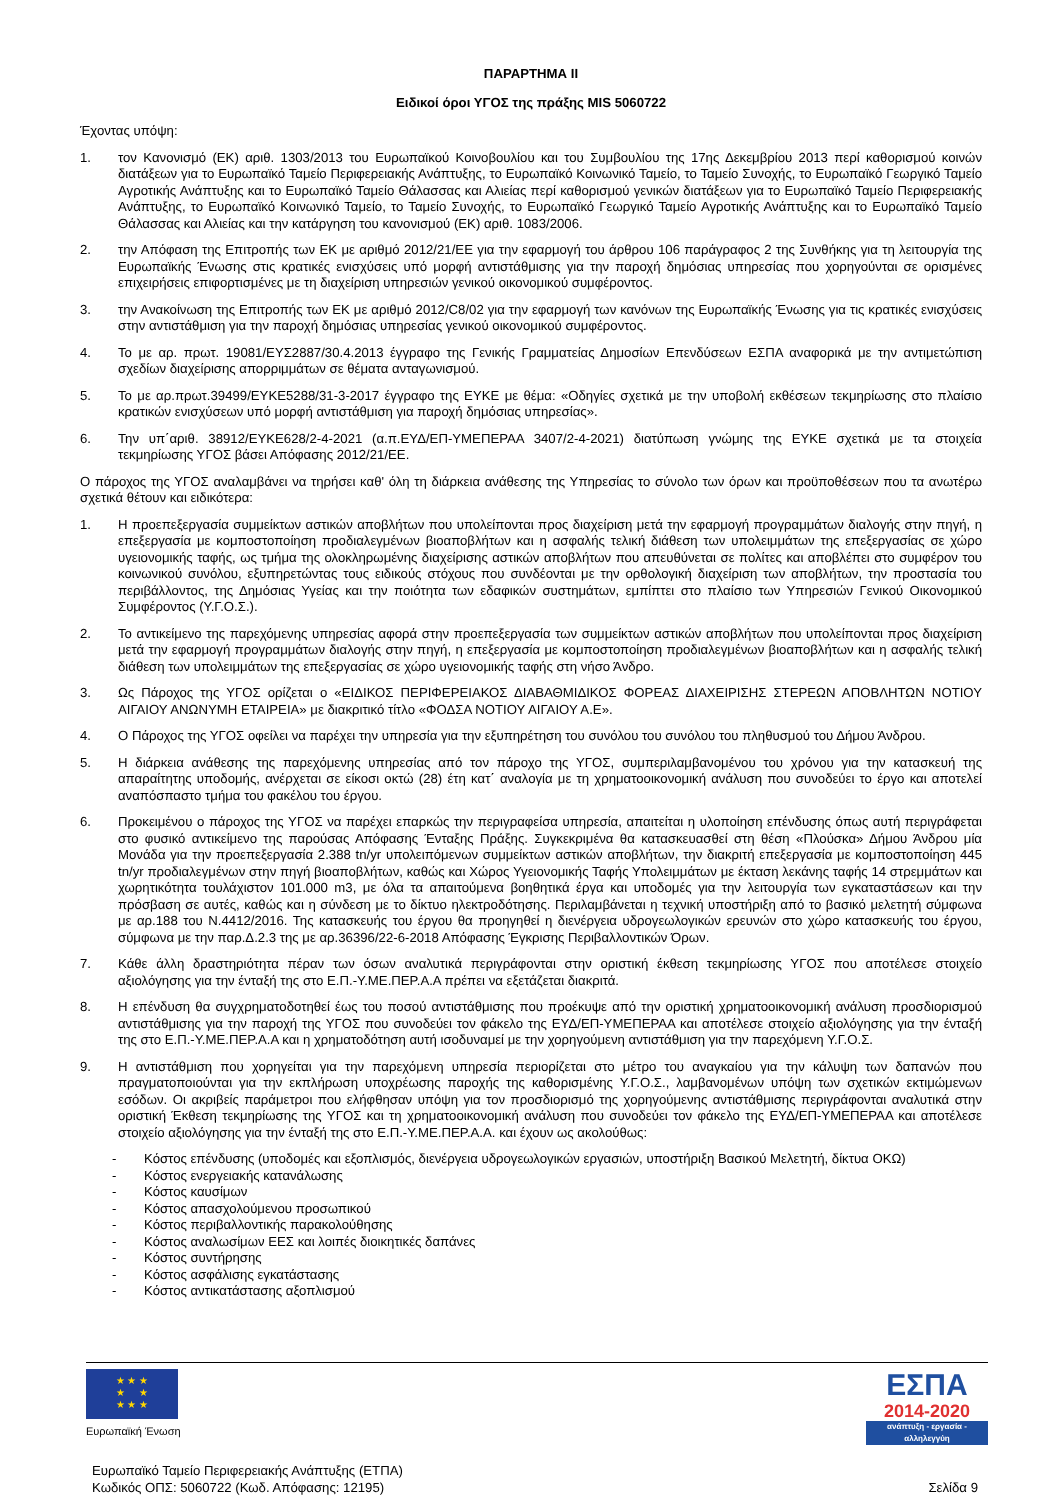ΠΑΡΑΡΤΗΜΑ ΙΙ
Ειδικοί όροι ΥΓΟΣ της πράξης MIS 5060722
Έχοντας υπόψη:
1. τον Κανονισμό (ΕΚ) αριθ. 1303/2013 του Ευρωπαϊκού Κοινοβουλίου και του Συμβουλίου της 17ης Δεκεμβρίου 2013 περί καθορισμού κοινών διατάξεων για το Ευρωπαϊκό Ταμείο Περιφερειακής Ανάπτυξης, το Ευρωπαϊκό Κοινωνικό Ταμείο, το Ταμείο Συνοχής, το Ευρωπαϊκό Γεωργικό Ταμείο Αγροτικής Ανάπτυξης και το Ευρωπαϊκό Ταμείο Θάλασσας και Αλιείας περί καθορισμού γενικών διατάξεων για το Ευρωπαϊκό Ταμείο Περιφερειακής Ανάπτυξης, το Ευρωπαϊκό Κοινωνικό Ταμείο, το Ταμείο Συνοχής, το Ευρωπαϊκό Γεωργικό Ταμείο Αγροτικής Ανάπτυξης και το Ευρωπαϊκό Ταμείο Θάλασσας και Αλιείας και την κατάργηση του κανονισμού (ΕΚ) αριθ. 1083/2006.
2. την Απόφαση της Επιτροπής των ΕΚ με αριθμό 2012/21/ΕΕ για την εφαρμογή του άρθρου 106 παράγραφος 2 της Συνθήκης για τη λειτουργία της Ευρωπαϊκής Ένωσης στις κρατικές ενισχύσεις υπό μορφή αντιστάθμισης για την παροχή δημόσιας υπηρεσίας που χορηγούνται σε ορισμένες επιχειρήσεις επιφορτισμένες με τη διαχείριση υπηρεσιών γενικού οικονομικού συμφέροντος.
3. την Ανακοίνωση της Επιτροπής των ΕΚ με αριθμό 2012/C8/02 για την εφαρμογή των κανόνων της Ευρωπαϊκής Ένωσης για τις κρατικές ενισχύσεις στην αντιστάθμιση για την παροχή δημόσιας υπηρεσίας γενικού οικονομικού συμφέροντος.
4. Το με αρ. πρωτ. 19081/ΕΥΣ2887/30.4.2013 έγγραφο της Γενικής Γραμματείας Δημοσίων Επενδύσεων ΕΣΠΑ αναφορικά με την αντιμετώπιση σχεδίων διαχείρισης απορριμμάτων σε θέματα ανταγωνισμού.
5. Το με αρ.πρωτ.39499/ΕΥΚΕ5288/31-3-2017 έγγραφο της ΕΥΚΕ με θέμα: «Οδηγίες σχετικά με την υποβολή εκθέσεων τεκμηρίωσης στο πλαίσιο κρατικών ενισχύσεων υπό μορφή αντιστάθμιση για παροχή δημόσιας υπηρεσίας».
6. Την υπ΄αριθ. 38912/ΕΥΚΕ628/2-4-2021 (α.π.ΕΥΔ/ΕΠ-ΥΜΕΠΕΡΑΑ 3407/2-4-2021) διατύπωση γνώμης της ΕΥΚΕ σχετικά με τα στοιχεία τεκμηρίωσης ΥΓΟΣ βάσει Απόφασης 2012/21/ΕΕ.
Ο πάροχος της ΥΓΟΣ αναλαμβάνει να τηρήσει καθ' όλη τη διάρκεια ανάθεσης της Υπηρεσίας το σύνολο των όρων και προϋποθέσεων που τα ανωτέρω σχετικά θέτουν και ειδικότερα:
1. Η προεπεξεργασία συμμείκτων αστικών αποβλήτων που υπολείπονται προς διαχείριση μετά την εφαρμογή προγραμμάτων διαλογής στην πηγή, η επεξεργασία με κομποστοποίηση προδιαλεγμένων βιοαποβλήτων και η ασφαλής τελική διάθεση των υπολειμμάτων της επεξεργασίας σε χώρο υγειονομικής ταφής, ως τμήμα της ολοκληρωμένης διαχείρισης αστικών αποβλήτων που απευθύνεται σε πολίτες και αποβλέπει στο συμφέρον του κοινωνικού συνόλου, εξυπηρετώντας τους ειδικούς στόχους που συνδέονται με την ορθολογική διαχείριση των αποβλήτων, την προστασία του περιβάλλοντος, της Δημόσιας Υγείας και την ποιότητα των εδαφικών συστημάτων, εμπίπτει στο πλαίσιο των Υπηρεσιών Γενικού Οικονομικού Συμφέροντος (Υ.Γ.Ο.Σ.).
2. Το αντικείμενο της παρεχόμενης υπηρεσίας αφορά στην προεπεξεργασία των συμμείκτων αστικών αποβλήτων που υπολείπονται προς διαχείριση μετά την εφαρμογή προγραμμάτων διαλογής στην πηγή, η επεξεργασία με κομποστοποίηση προδιαλεγμένων βιοαποβλήτων και η ασφαλής τελική διάθεση των υπολειμμάτων της επεξεργασίας σε χώρο υγειονομικής ταφής στη νήσο Άνδρο.
3. Ως Πάροχος της ΥΓΟΣ ορίζεται ο «ΕΙΔΙΚΟΣ ΠΕΡΙΦΕΡΕΙΑΚΟΣ ΔΙΑΒΑΘΜΙΔΙΚΟΣ ΦΟΡΕΑΣ ΔΙΑΧΕΙΡΙΣΗΣ ΣΤΕΡΕΩΝ ΑΠΟΒΛΗΤΩΝ ΝΟΤΙΟΥ ΑΙΓΑΙΟΥ ΑΝΩΝΥΜΗ ΕΤΑΙΡΕΙΑ» με διακριτικό τίτλο «ΦΟΔΣΑ ΝΟΤΙΟΥ ΑΙΓΑΙΟΥ Α.Ε».
4. Ο Πάροχος της ΥΓΟΣ οφείλει να παρέχει την υπηρεσία για την εξυπηρέτηση του συνόλου του συνόλου του πληθυσμού του Δήμου Άνδρου.
5. Η διάρκεια ανάθεσης της παρεχόμενης υπηρεσίας από τον πάροχο της ΥΓΟΣ, συμπεριλαμβανομένου του χρόνου για την κατασκευή της απαραίτητης υποδομής, ανέρχεται σε είκοσι οκτώ (28) έτη κατ΄ αναλογία με τη χρηματοοικονομική ανάλυση που συνοδεύει το έργο και αποτελεί αναπόσπαστο τμήμα του φακέλου του έργου.
6. Προκειμένου ο πάροχος της ΥΓΟΣ να παρέχει επαρκώς την περιγραφείσα υπηρεσία, απαιτείται η υλοποίηση επένδυσης όπως αυτή περιγράφεται στο φυσικό αντικείμενο της παρούσας Απόφασης Ένταξης Πράξης. Συγκεκριμένα θα κατασκευασθεί στη θέση «Πλούσκα» Δήμου Άνδρου μία Μονάδα για την προεπεξεργασία 2.388 tn/yr υπολειπόμενων συμμείκτων αστικών αποβλήτων, την διακριτή επεξεργασία με κομποστοποίηση 445 tn/yr προδιαλεγμένων στην πηγή βιοαποβλήτων, καθώς και Χώρος Υγειονομικής Ταφής Υπολειμμάτων με έκταση λεκάνης ταφής 14 στρεμμάτων και χωρητικότητα τουλάχιστον 101.000 m3, με όλα τα απαιτούμενα βοηθητικά έργα και υποδομές για την λειτουργία των εγκαταστάσεων και την πρόσβαση σε αυτές, καθώς και η σύνδεση με το δίκτυο ηλεκτροδότησης. Περιλαμβάνεται η τεχνική υποστήριξη από το βασικό μελετητή σύμφωνα με αρ.188 του Ν.4412/2016. Της κατασκευής του έργου θα προηγηθεί η διενέργεια υδρογεωλογικών ερευνών στο χώρο κατασκευής του έργου, σύμφωνα με την παρ.Δ.2.3 της με αρ.36396/22-6-2018 Απόφασης Έγκρισης Περιβαλλοντικών Όρων.
7. Κάθε άλλη δραστηριότητα πέραν των όσων αναλυτικά περιγράφονται στην οριστική έκθεση τεκμηρίωσης ΥΓΟΣ που αποτέλεσε στοιχείο αξιολόγησης για την ένταξή της στο Ε.Π.-Υ.ΜΕ.ΠΕΡ.Α.Α πρέπει να εξετάζεται διακριτά.
8. Η επένδυση θα συγχρηματοδοτηθεί έως του ποσού αντιστάθμισης που προέκυψε από την οριστική χρηματοοικονομική ανάλυση προσδιορισμού αντιστάθμισης για την παροχή της ΥΓΟΣ που συνοδεύει τον φάκελο της ΕΥΔ/ΕΠ-ΥΜΕΠΕΡΑΑ και αποτέλεσε στοιχείο αξιολόγησης για την ένταξή της στο Ε.Π.-Υ.ΜΕ.ΠΕΡ.Α.Α και η χρηματοδότηση αυτή ισοδυναμεί με την χορηγούμενη αντιστάθμιση για την παρεχόμενη Υ.Γ.Ο.Σ.
9. Η αντιστάθμιση που χορηγείται για την παρεχόμενη υπηρεσία περιορίζεται στο μέτρο του αναγκαίου για την κάλυψη των δαπανών που πραγματοποιούνται για την εκπλήρωση υποχρέωσης παροχής της καθορισμένης Υ.Γ.Ο.Σ., λαμβανομένων υπόψη των σχετικών εκτιμώμενων εσόδων. Οι ακριβείς παράμετροι που ελήφθησαν υπόψη για τον προσδιορισμό της χορηγούμενης αντιστάθμισης περιγράφονται αναλυτικά στην οριστική Έκθεση τεκμηρίωσης της ΥΓΟΣ και τη χρηματοοικονομική ανάλυση που συνοδεύει τον φάκελο της ΕΥΔ/ΕΠ-ΥΜΕΠΕΡΑΑ και αποτέλεσε στοιχείο αξιολόγησης για την ένταξή της στο Ε.Π.-Υ.ΜΕ.ΠΕΡ.Α.Α. και έχουν ως ακολούθως:
- Κόστος επένδυσης (υποδομές και εξοπλισμός, διενέργεια υδρογεωλογικών εργασιών, υποστήριξη Βασικού Μελετητή, δίκτυα ΟΚΩ)
- Κόστος ενεργειακής κατανάλωσης
- Κόστος καυσίμων
- Κόστος απασχολούμενου προσωπικού
- Κόστος περιβαλλοντικής παρακολούθησης
- Κόστος αναλωσίμων ΕΕΣ και λοιπές διοικητικές δαπάνες
- Κόστος συντήρησης
- Κόστος ασφάλισης εγκατάστασης
- Κόστος αντικατάστασης αξοπλισμού
★ ★ ★
★ ★
★ ★ ★
Ευρωπαϊκή Ένωση
ΕΣΠΑ
2014-2020
ανάπτυξη - εργασία - αλληλεγγύη
Ευρωπαϊκό Ταμείο Περιφερειακής Ανάπτυξης (ΕΤΠΑ)
Κωδικός ΟΠΣ: 5060722 (Κωδ. Απόφασης: 12195)
Σελίδα 9